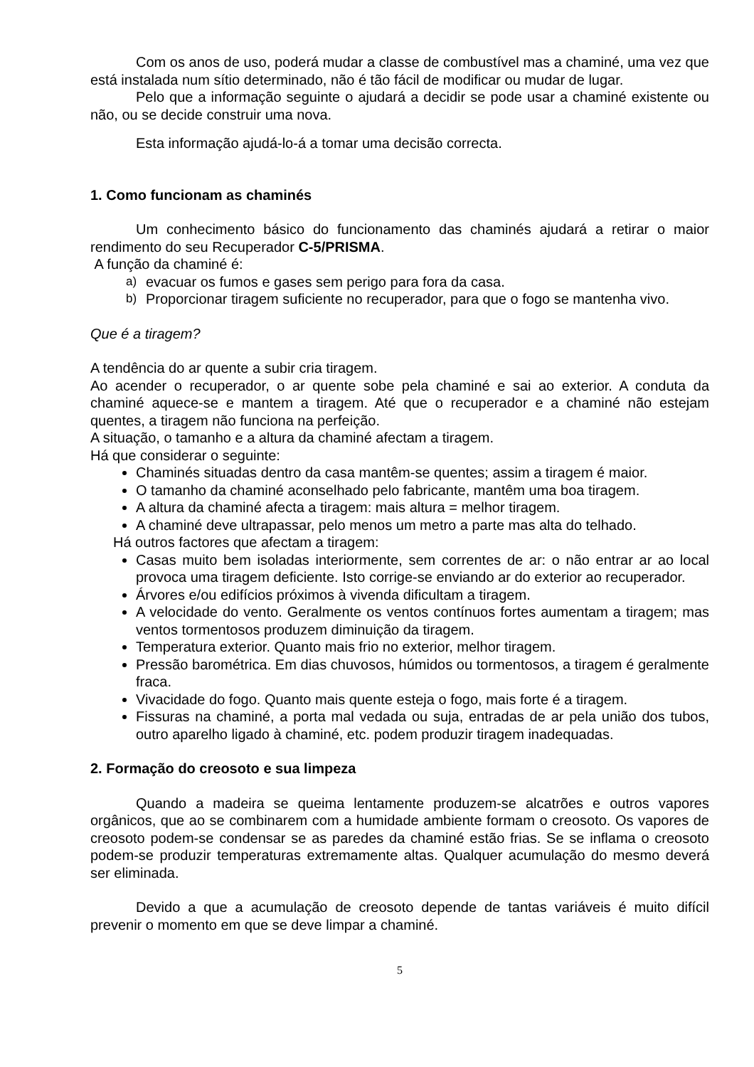Com os anos de uso, poderá mudar a classe de combustível mas a chaminé, uma vez que está instalada num sítio determinado, não é tão fácil de modificar ou mudar de lugar.
Pelo que a informação seguinte o ajudará a decidir se pode usar a chaminé existente ou não, ou se decide construir uma nova.
Esta informação ajudá-lo-á a tomar uma decisão correcta.
1. Como funcionam as chaminés
Um conhecimento básico do funcionamento das chaminés ajudará a retirar o maior rendimento do seu Recuperador C-5/PRISMA.
A função da chaminé é:
a)
evacuar os fumos e gases sem perigo para fora da casa.
b)
Proporcionar tiragem suficiente no recuperador, para que o fogo se mantenha vivo.
Que é a tiragem?
A tendência do ar quente a subir cria tiragem.
Ao acender o recuperador, o ar quente sobe pela chaminé e sai ao exterior. A conduta da chaminé aquece-se e mantem a tiragem. Até que o recuperador e a chaminé não estejam quentes, a tiragem não funciona na perfeição.
A situação, o tamanho e a altura da chaminé afectam a tiragem.
Há que considerar o seguinte:
Chaminés situadas dentro da casa mantêm-se quentes; assim a tiragem é maior.
O tamanho da chaminé aconselhado pelo fabricante, mantêm uma boa tiragem.
A altura da chaminé afecta a tiragem: mais altura = melhor tiragem.
A chaminé deve ultrapassar, pelo menos um metro a parte mas alta do telhado.
Há outros factores que afectam a tiragem:
Casas muito bem isoladas interiormente, sem correntes de ar: o não entrar ar ao local provoca uma tiragem deficiente. Isto corrige-se enviando ar do exterior ao recuperador.
Árvores e/ou edifícios próximos à vivenda dificultam a tiragem.
A velocidade do vento. Geralmente os ventos contínuos fortes aumentam a tiragem; mas ventos tormentosos produzem diminuição da tiragem.
Temperatura exterior. Quanto mais frio no exterior, melhor tiragem.
Pressão barométrica. Em dias chuvosos, húmidos ou tormentosos, a tiragem é geralmente fraca.
Vivacidade do fogo. Quanto mais quente esteja o fogo, mais forte é a tiragem.
Fissuras na chaminé, a porta mal vedada ou suja, entradas de ar pela união dos tubos, outro aparelho ligado à chaminé, etc. podem produzir tiragem inadequadas.
2. Formação do creosoto e sua limpeza
Quando a madeira se queima lentamente produzem-se alcatrões e outros vapores orgânicos, que ao se combinarem com a humidade ambiente formam o creosoto. Os vapores de creosoto podem-se condensar se as paredes da chaminé estão frias. Se se inflama o creosoto podem-se produzir temperaturas extremamente altas. Qualquer acumulação do mesmo deverá ser eliminada.
Devido a que a acumulação de creosoto depende de tantas variáveis é muito difícil prevenir o momento em que se deve limpar a chaminé.
5